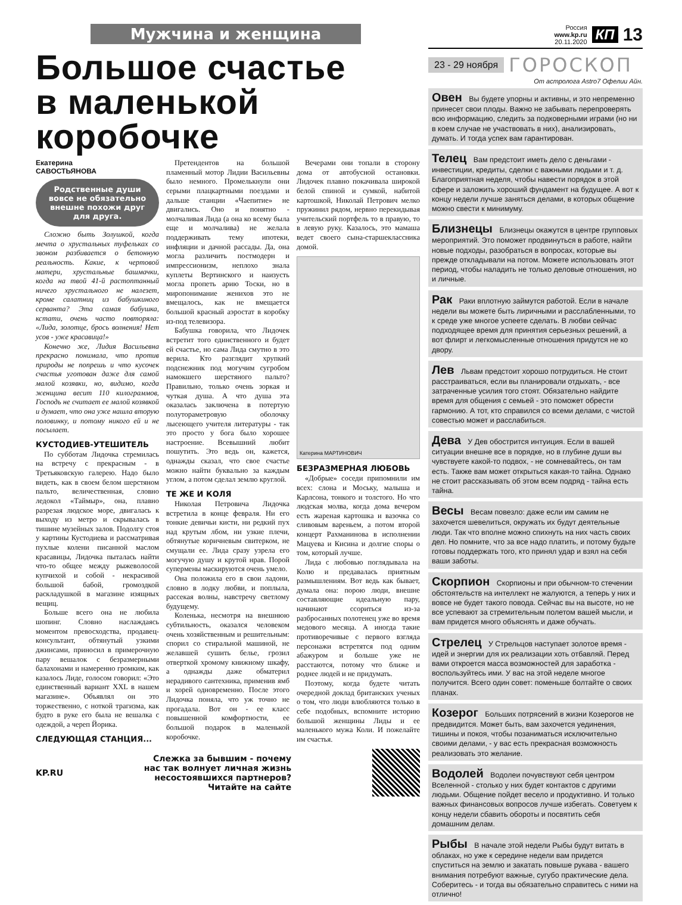Мужчина и женщина
Большое счастье
в маленькой коробочке
Екатерина
САВОСТЬЯНОВА
Родственные души вовсе не обязательно внешне похожи друг для друга.
Сложно быть Золушкой, когда мечта о хрустальных туфельках со звоном разбивается о бетонную реальность. Какие, к чертовой матери, хрустальные башмачки, когда на твой 41-й растоптанный ничего хрустального не налезет, кроме салатниц из бабушкиного серванта? Эта самая бабушка, кстати, очень часто повторяла: «Лида, золотце, брось волнения! Нет усов - уже красавица!»
Конечно же, Лидия Васильевна прекрасно понимала, что против природы не попрешь и что кусочек счастья уготован даже для самой малой козявки, но, видимо, когда женщина весит 110 килограммов, Господь не считает ее малой козявкой и думает, что она уже нашла вторую половинку, и потому никого ей и не посылает.
КУСТОДИЕВ-УТЕШИТЕЛЬ
По субботам Лидочка стремилась на встречу с прекрасным - в Третьяковскую галерею. Надо было видеть, как в своем белом шерстяном пальто, величественная, словно ледокол «Таймыр», она, плавно разрезая людское море, двигалась к выходу из метро и скрывалась в тишине музейных залов. Подолгу стоя у картины Кустодиева и рассматривая пухлые колени писанной маслом красавицы, Лидочка пыталась найти что-то общее между рыжеволосой купчихой и собой - некрасивой большой бабой, громоздкой раскладушкой в магазине изящных вещиц.
Больше всего она не любила шопинг. Словно наслаждаясь моментом превосходства, продавец-консультант, обтянутый узкими джинсами, приносил в примерочную пару вешалок с безразмерными балахонами и намеренно громким, как казалось Лиде, голосом говорил: «Это единственный вариант XXL в нашем магазине». Объявлял он это торжественно, с ноткой трагизма, как будто в руке его была не вешалка с одеждой, а череп Йорика.
СЛЕДУЮЩАЯ СТАНЦИЯ...
Претендентов на большой пламенный мотор Лидии Васильевны было немного. Промелькнули они серыми плацкартными поездами и дальше станции «Чаепитие» не двигались. Оно и понятно - молчаливая Лида (а она ко всему была еще и молчалива) не желала поддерживать тему ипотеки, инфляции и дачной рассады. Да, она могла различить постмодерн и импрессионизм, неплохо знала куплеты Вертинского и наизусть могла пропеть арию Тоски, но в миропонимание женихов это не вмещалось, как не вмещается большой красный аэростат в коробку из-под телевизора.
Бабушка говорила, что Лидочек встретит того единственного и будет ей счастье, но сама Лида смутно в это верила. Кто разглядит хрупкий подснежник под могучим сугробом намокшего шерстяного пальто? Правильно, только очень зоркая и чуткая душа. А что душа эта оказалась заключена в потертую полутораметровую оболочку лысеющего учителя литературы - так это просто у бога было хорошее настроение. Всевышний любит пошутить. Это ведь он, кажется, однажды сказал, что свое счастье можно найти буквально за каждым углом, а потом сделал землю круглой.
ТЕ ЖЕ И КОЛЯ
Николая Петровича Лидочка встретила в конце февраля. Ни его тонкие девичьи кисти, ни редкий пух над крутым лбом, ни узкие плечи, обтянутые коричневым свитерком, не смущали ее. Лида сразу узрела его могучую душу и крутой нрав. Порой супермены маскируются очень умело.
Она положила его в свои ладони, словно в лодку любви, и поплыла, рассекая волны, навстречу светлому будущему.
Коленька, несмотря на внешнюю субтильность, оказался человеком очень хозяйственным и решительным: спорил со стиральной машиной, не желавшей сушить белье, грозил отверткой хромому книжному шкафу, а однажды даже обматерил нерадивого сантехника, применив ямб и хорей одновременно. После этого Лидочка поняла, что уж точно не прогадала. Вот он - ее класс повышенной комфортности, ее большой подарок в маленькой коробочке.
Вечерами они топали в сторону дома от автобусной остановки. Лидочек плавно покачивала широкой белой спиной и сумкой, набитой картошкой, Николай Петрович мелко пружинил рядом, нервно перекидывая учительский портфель то в правую, то в левую руку. Казалось, это мамаша ведет своего сына-старшеклассника домой.
Катерина МАРТИНОВИЧ
БЕЗРАЗМЕРНАЯ ЛЮБОВЬ
«Добрые» соседи припомнили им всех: слона и Моську, малыша и Карлсона, тонкого и толстого. Но что людская молва, когда дома вечером есть жареная картошка и вазочка со сливовым вареньем, а потом второй концерт Рахманинова в исполнении Мацуева и Кисина и долгие споры о том, который лучше.
Лида с любовью поглядывала на Колю и предавалась приятным размышлениям. Вот ведь как бывает, думала она: порою люди, внешне составляющие идеальную пару, начинают ссориться из-за разбросанных полотенец уже во время медового месяца. А иногда такие противоречивые с первого взгляда персонажи встретятся под одним абажуром и больше уже не расстаются, потому что ближе и роднее людей и не придумать.
Поэтому, когда будете читать очередной доклад британских ученых о том, что люди влюбляются только в себе подобных, вспомните историю большой женщины Лиды и ее маленького мужа Коли. И пожелайте им счастья.
KP.RU Слежка за бывшим - почему
нас так волнует личная жизнь
несостоявшихся партнеров?
Читайте на сайте
Россия
www.kp.ru
20.11.2020 КП 13
23 - 29 ноября ГОРОСКОП
От астролога Astro7 Офелии Айн.
Овен Вы будете упорны и активны, и это непременно принесет свои плоды. Важно не забывать перепроверять всю информацию, следить за подковерными играми (но ни в коем случае не участвовать в них), анализировать, думать. И тогда успех вам гарантирован.
Телец Вам предстоит иметь дело с деньгами - инвестиции, кредиты, сделки с важными людьми и т. д. Благоприятная неделя, чтобы навести порядок в этой сфере и заложить хороший фундамент на будущее. А вот к концу недели лучше заняться делами, в которых общение можно свести к минимуму.
Близнецы Близнецы окажутся в центре групповых мероприятий. Это поможет продвинуться в работе, найти новые подходы, разобраться в вопросах, которые вы прежде откладывали на потом. Можете использовать этот период, чтобы наладить не только деловые отношения, но и личные.
Рак Раки вплотную займутся работой. Если в начале недели вы можете быть лиричными и расслабленными, то к среде уже многое успеете сделать. В любви сейчас подходящее время для принятия серьезных решений, а вот флирт и легкомысленные отношения придутся не ко двору.
Лев Львам предстоит хорошо потрудиться. Не стоит расстраиваться, если вы планировали отдыхать, - все затраченные усилия того стоят. Обязательно найдите время для общения с семьей - это поможет обрести гармонию. А тот, кто справился со всеми делами, с чистой совестью может и расслабиться.
Дева У Дев обострится интуиция. Если в вашей ситуации внешне все в порядке, но в глубине души вы чувствуете какой-то подвох, - не сомневайтесь, он там есть. Также вам может открыться какая-то тайна. Однако не стоит рассказывать об этом всем подряд - тайна есть тайна.
Весы Весам повезло: даже если им самим не захочется шевелиться, окружать их будут деятельные люди. Так что вполне можно спихнуть на них часть своих дел. Но помните, что за все надо платить, и потому будьте готовы поддержать того, кто принял удар и взял на себя ваши заботы.
Скорпион Скорпионы и при обычном-то стечении обстоятельств на интеллект не жалуются, а теперь у них и вовсе не будет такого повода. Сейчас вы на высоте, но не все успевают за стремительным полетом вашей мысли, и вам придется много объяснять и даже обучать.
Стрелец У Стрельцов наступает золотое время - идей и энергии для их реализации хоть отбавляй. Перед вами откроется масса возможностей для заработка - воспользуйтесь ими. У вас на этой неделе многое получится. Всего один совет: поменьше болтайте о своих планах.
Козерог Больших потрясений в жизни Козерогов не предвидится. Может быть, вам захочется уединения, тишины и покоя, чтобы позаниматься исключительно своими делами, - у вас есть прекрасная возможность реализовать это желание.
Водолей Водолеи почувствуют себя центром Вселенной - столько у них будет контактов с другими людьми. Общение пойдет весело и продуктивно. И только важных финансовых вопросов лучше избегать. Советуем к концу недели сбавить обороты и посвятить себя домашним делам.
Рыбы В начале этой недели Рыбы будут витать в облаках, но уже к середине недели вам придется спуститься на землю и закатать повыше рукава - вашего внимания потребуют важные, сугубо практические дела. Соберитесь - и тогда вы обязательно справитесь с ними на отлично!